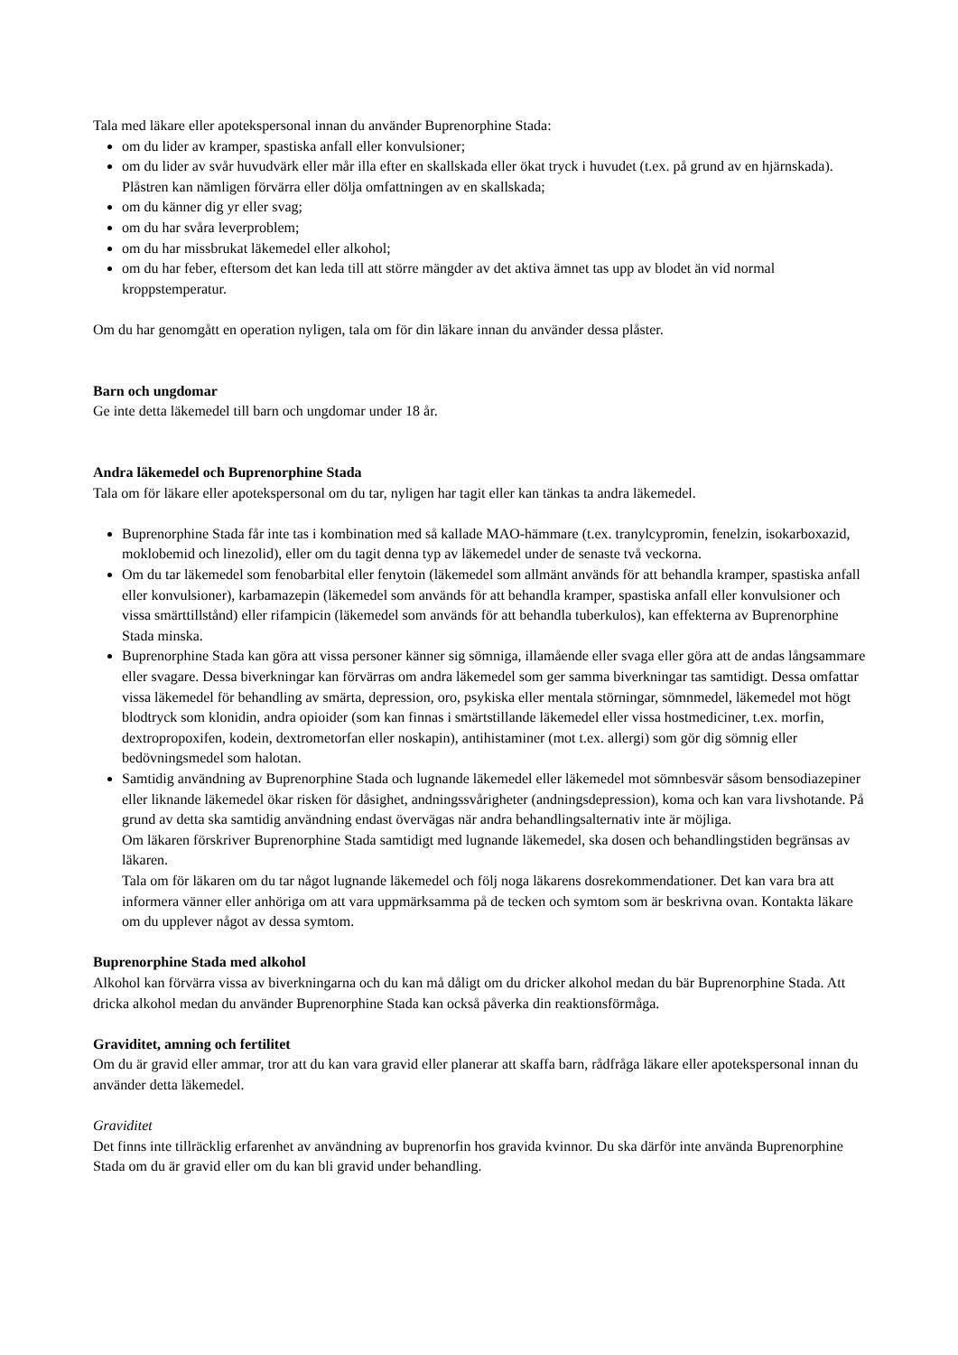Tala med läkare eller apotekspersonal innan du använder Buprenorphine Stada:
om du lider av kramper, spastiska anfall eller konvulsioner;
om du lider av svår huvudvärk eller mår illa efter en skallskada eller ökat tryck i huvudet (t.ex. på grund av en hjärnskada). Plåstren kan nämligen förvärra eller dölja omfattningen av en skallskada;
om du känner dig yr eller svag;
om du har svåra leverproblem;
om du har missbrukat läkemedel eller alkohol;
om du har feber, eftersom det kan leda till att större mängder av det aktiva ämnet tas upp av blodet än vid normal kroppstemperatur.
Om du har genomgått en operation nyligen, tala om för din läkare innan du använder dessa plåster.
Barn och ungdomar
Ge inte detta läkemedel till barn och ungdomar under 18 år.
Andra läkemedel och Buprenorphine Stada
Tala om för läkare eller apotekspersonal om du tar, nyligen har tagit eller kan tänkas ta andra läkemedel.
Buprenorphine Stada får inte tas i kombination med så kallade MAO-hämmare (t.ex. tranylcypromin, fenelzin, isokarboxazid, moklobemid och linezolid), eller om du tagit denna typ av läkemedel under de senaste två veckorna.
Om du tar läkemedel som fenobarbital eller fenytoin (läkemedel som allmänt används för att behandla kramper, spastiska anfall eller konvulsioner), karbamazepin (läkemedel som används för att behandla kramper, spastiska anfall eller konvulsioner och vissa smärttillstånd) eller rifampicin (läkemedel som används för att behandla tuberkulos), kan effekterna av Buprenorphine Stada minska.
Buprenorphine Stada kan göra att vissa personer känner sig sömniga, illamående eller svaga eller göra att de andas långsammare eller svagare. Dessa biverkningar kan förvärras om andra läkemedel som ger samma biverkningar tas samtidigt. Dessa omfattar vissa läkemedel för behandling av smärta, depression, oro, psykiska eller mentala störningar, sömnmedel, läkemedel mot högt blodtryck som klonidin, andra opioider (som kan finnas i smärtstillande läkemedel eller vissa hostmediciner, t.ex. morfin, dextropropoxifen, kodein, dextrometorfan eller noskapin), antihistaminer (mot t.ex. allergi) som gör dig sömnig eller bedövningsmedel som halotan.
Samtidig användning av Buprenorphine Stada och lugnande läkemedel eller läkemedel mot sömnbesvär såsom bensodiazepiner eller liknande läkemedel ökar risken för dåsighet, andningssvårigheter (andningsdepression), koma och kan vara livshotande. På grund av detta ska samtidig användning endast övervägas när andra behandlingsalternativ inte är möjliga.
Om läkaren förskriver Buprenorphine Stada samtidigt med lugnande läkemedel, ska dosen och behandlingstiden begränsas av läkaren.
Tala om för läkaren om du tar något lugnande läkemedel och följ noga läkarens dosrekommendationer. Det kan vara bra att informera vänner eller anhöriga om att vara uppmärksamma på de tecken och symtom som är beskrivna ovan. Kontakta läkare om du upplever något av dessa symtom.
Buprenorphine Stada med alkohol
Alkohol kan förvärra vissa av biverkningarna och du kan må dåligt om du dricker alkohol medan du bär Buprenorphine Stada. Att dricka alkohol medan du använder Buprenorphine Stada kan också påverka din reaktionsförmåga.
Graviditet, amning och fertilitet
Om du är gravid eller ammar, tror att du kan vara gravid eller planerar att skaffa barn, rådfråga läkare eller apotekspersonal innan du använder detta läkemedel.
Graviditet
Det finns inte tillräcklig erfarenhet av användning av buprenorfin hos gravida kvinnor. Du ska därför inte använda Buprenorphine Stada om du är gravid eller om du kan bli gravid under behandling.